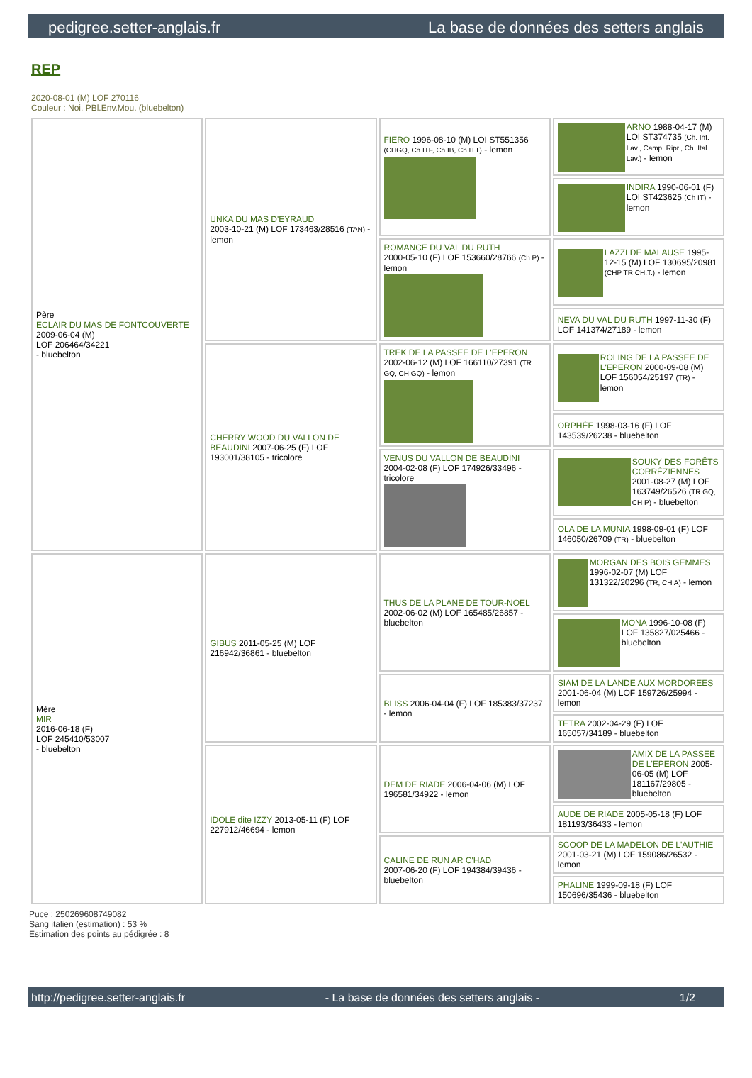pedigree.setter-anglais.fr La base de données des setters anglais
REP
2020-08-01 (M) LOF 270116
Couleur : Noi. PBl.Env.Mou. (bluebelton)
| Père ECLAIR DU MAS DE FONTCOUVERTE 2009-06-04 (M) LOF 206464/34221 - bluebelton | UNKA DU MAS D'EYRAUD 2003-10-21 (M) LOF 173463/28516 (TAN) - lemon | FIERO 1996-08-10 (M) LOI ST551356 (CHGQ, Ch ITF, Ch IB, Ch ITT) - lemon | ARNO 1988-04-17 (M) LOI ST374735 (Ch. Int. Lav., Camp. Ripr., Ch. Ital. Lav.) - lemon |
| | | | INDIRA 1990-06-01 (F) LOI ST423625 (Ch IT) - lemon |
| | | ROMANCE DU VAL DU RUTH 2000-05-10 (F) LOF 153660/28766 (Ch P) - lemon | LAZZI DE MALAUSE 1995-12-15 (M) LOF 130695/20981 (CHP TR CH.T.) - lemon |
| | | | NEVA DU VAL DU RUTH 1997-11-30 (F) LOF 141374/27189 - lemon |
| | CHERRY WOOD DU VALLON DE BEAUDINI 2007-06-25 (F) LOF 193001/38105 - tricolore | TREK DE LA PASSEE DE L'EPERON 2002-06-12 (M) LOF 166110/27391 (TR GQ, CH GQ) - lemon | ROLING DE LA PASSEE DE L'EPERON 2000-09-08 (M) LOF 156054/25197 (TR) - lemon |
| | | | ORPHÉE 1998-03-16 (F) LOF 143539/26238 - bluebelton |
| | | VENUS DU VALLON DE BEAUDINI 2004-02-08 (F) LOF 174926/33496 - tricolore | SOUKY DES FORÊTS CORRÉZIENNES 2001-08-27 (M) LOF 163749/26526 (TR GQ, CH P) - bluebelton |
| | | | OLA DE LA MUNIA 1998-09-01 (F) LOF 146050/26709 (TR) - bluebelton |
| Mère MIR 2016-06-18 (F) LOF 245410/53007 - bluebelton | GIBUS 2011-05-25 (M) LOF 216942/36861 - bluebelton | THUS DE LA PLANE DE TOUR-NOEL 2002-06-02 (M) LOF 165485/26857 - bluebelton | MORGAN DES BOIS GEMMES 1996-02-07 (M) LOF 131322/20296 (TR, CH A) - lemon |
| | | | MONA 1996-10-08 (F) LOF 135827/025466 - bluebelton |
| | | BLISS 2006-04-04 (F) LOF 185383/37237 - lemon | SIAM DE LA LANDE AUX MORDOREES 2001-06-04 (M) LOF 159726/25994 - lemon |
| | | | TETRA 2002-04-29 (F) LOF 165057/34189 - bluebelton |
| | IDOLE dite IZZY 2013-05-11 (F) LOF 227912/46694 - lemon | DEM DE RIADE 2006-04-06 (M) LOF 196581/34922 - lemon | AMIX DE LA PASSEE DE L'EPERON 2005-06-05 (M) LOF 181167/29805 - bluebelton |
| | | | AUDE DE RIADE 2005-05-18 (F) LOF 181193/36433 - lemon |
| | | CALINE DE RUN AR C'HAD 2007-06-20 (F) LOF 194384/39436 - bluebelton | SCOOP DE LA MADELON DE L'AUTHIE 2001-03-21 (M) LOF 159086/26532 - lemon |
| | | | PHALINE 1999-09-18 (F) LOF 150696/35436 - bluebelton |
Puce : 250269608749082
Sang italien (estimation) : 53 %
Estimation des points au pédigrée : 8
http://pedigree.setter-anglais.fr - La base de données des setters anglais - 1/2